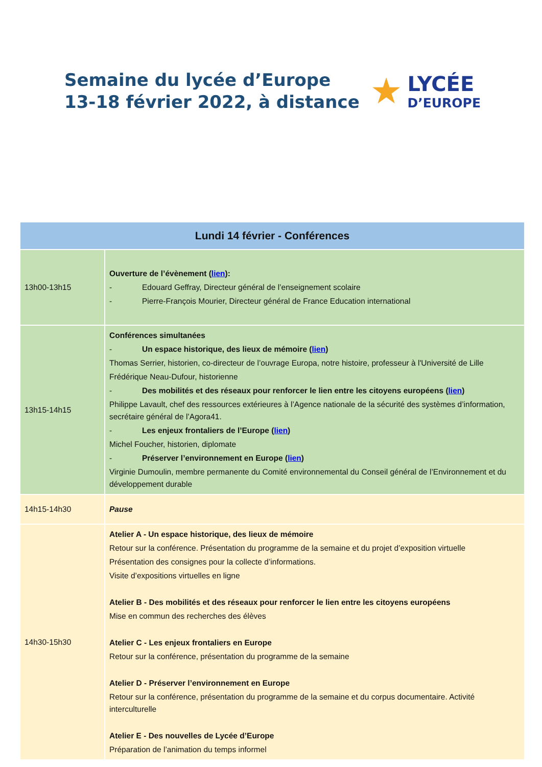Semaine du lycée d’Europe
13-18 février 2022, à distance
★
LYCÉE
D’EUROPE
| Lundi 14 février - Conférences | |
| --- | --- |
| 13h00-13h15 | Ouverture de l’évènement ( lien ): - Edouard Geffray, Directeur général de l’enseignement scolaire - Pierre-François Mourier, Directeur général de France Education international |
| 13h15-14h15 | Conférences simultanées - Un espace historique, des lieux de mémoire ( lien ) Thomas Serrier, historien, co-directeur de l’ouvrage Europa, notre histoire, professeur à l'Université de Lille Frédérique Neau-Dufour, historienne - Des mobilités et des réseaux pour renforcer le lien entre les citoyens européens ( lien ) Philippe Lavault, chef des ressources extérieures à l’Agence nationale de la sécurité des systèmes d’information, secrétaire général de l’Agora41. - Les enjeux frontaliers de l’Europe ( lien ) Michel Foucher, historien, diplomate - Préserver l’environnement en Europe ( lien ) Virginie Dumoulin, membre permanente du Comité environnemental du Conseil général de l’Environnement et du développement durable |
| 14h15-14h30 | Pause |
| 14h30-15h30 | Atelier A - Un espace historique, des lieux de mémoire Retour sur la conférence. Présentation du programme de la semaine et du projet d’exposition virtuelle Présentation des consignes pour la collecte d’informations. Visite d’expositions virtuelles en ligne Atelier B - Des mobilités et des réseaux pour renforcer le lien entre les citoyens européens Mise en commun des recherches des élèves Atelier C - Les enjeux frontaliers en Europe Retour sur la conférence, présentation du programme de la semaine Atelier D - Préserver l’environnement en Europe Retour sur la conférence, présentation du programme de la semaine et du corpus documentaire. Activité interculturelle Atelier E - Des nouvelles de Lycée d’Europe Préparation de l’animation du temps informel |